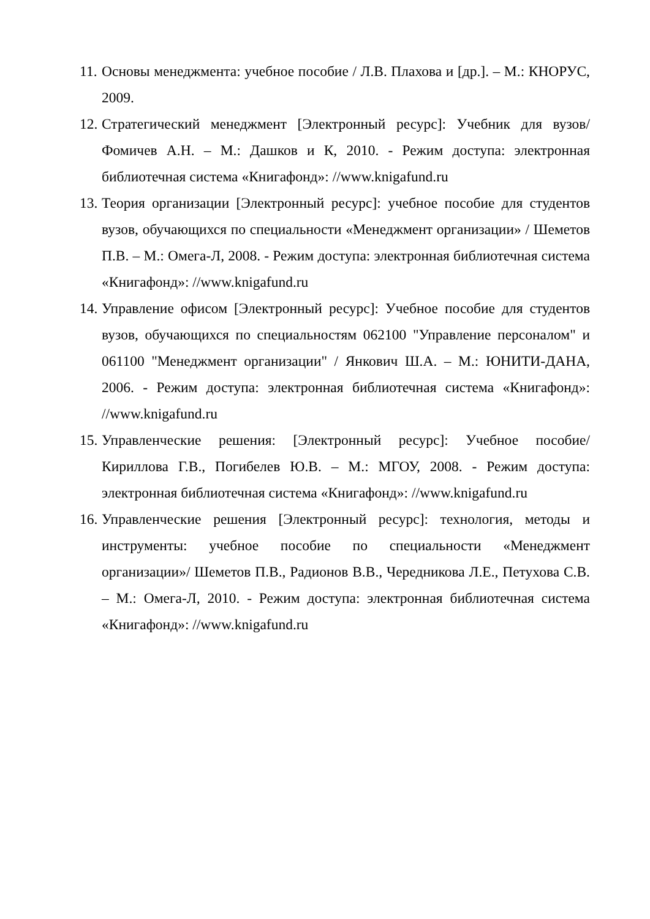11. Основы менеджмента: учебное пособие / Л.В. Плахова и [др.]. – М.: КНОРУС, 2009.
12. Стратегический менеджмент [Электронный ресурс]: Учебник для вузов/ Фомичев А.Н. – М.: Дашков и К, 2010. - Режим доступа: электронная библиотечная система «Книгафонд»: //www.knigafund.ru
13. Теория организации [Электронный ресурс]: учебное пособие для студентов вузов, обучающихся по специальности «Менеджмент организации» / Шеметов П.В. – М.: Омега-Л, 2008. - Режим доступа: электронная библиотечная система «Книгафонд»: //www.knigafund.ru
14. Управление офисом [Электронный ресурс]: Учебное пособие для студентов вузов, обучающихся по специальностям 062100 "Управление персоналом" и 061100 "Менеджмент организации" / Янкович Ш.А. – М.: ЮНИТИ-ДАНА, 2006. - Режим доступа: электронная библиотечная система «Книгафонд»: //www.knigafund.ru
15. Управленческие решения: [Электронный ресурс]: Учебное пособие/ Кириллова Г.В., Погибелев Ю.В. – М.: МГОУ, 2008. - Режим доступа: электронная библиотечная система «Книгафонд»: //www.knigafund.ru
16. Управленческие решения [Электронный ресурс]: технология, методы и инструменты: учебное пособие по специальности «Менеджмент организации»/ Шеметов П.В., Радионов В.В., Чередникова Л.Е., Петухова С.В. – М.: Омега-Л, 2010. - Режим доступа: электронная библиотечная система «Книгафонд»: //www.knigafund.ru